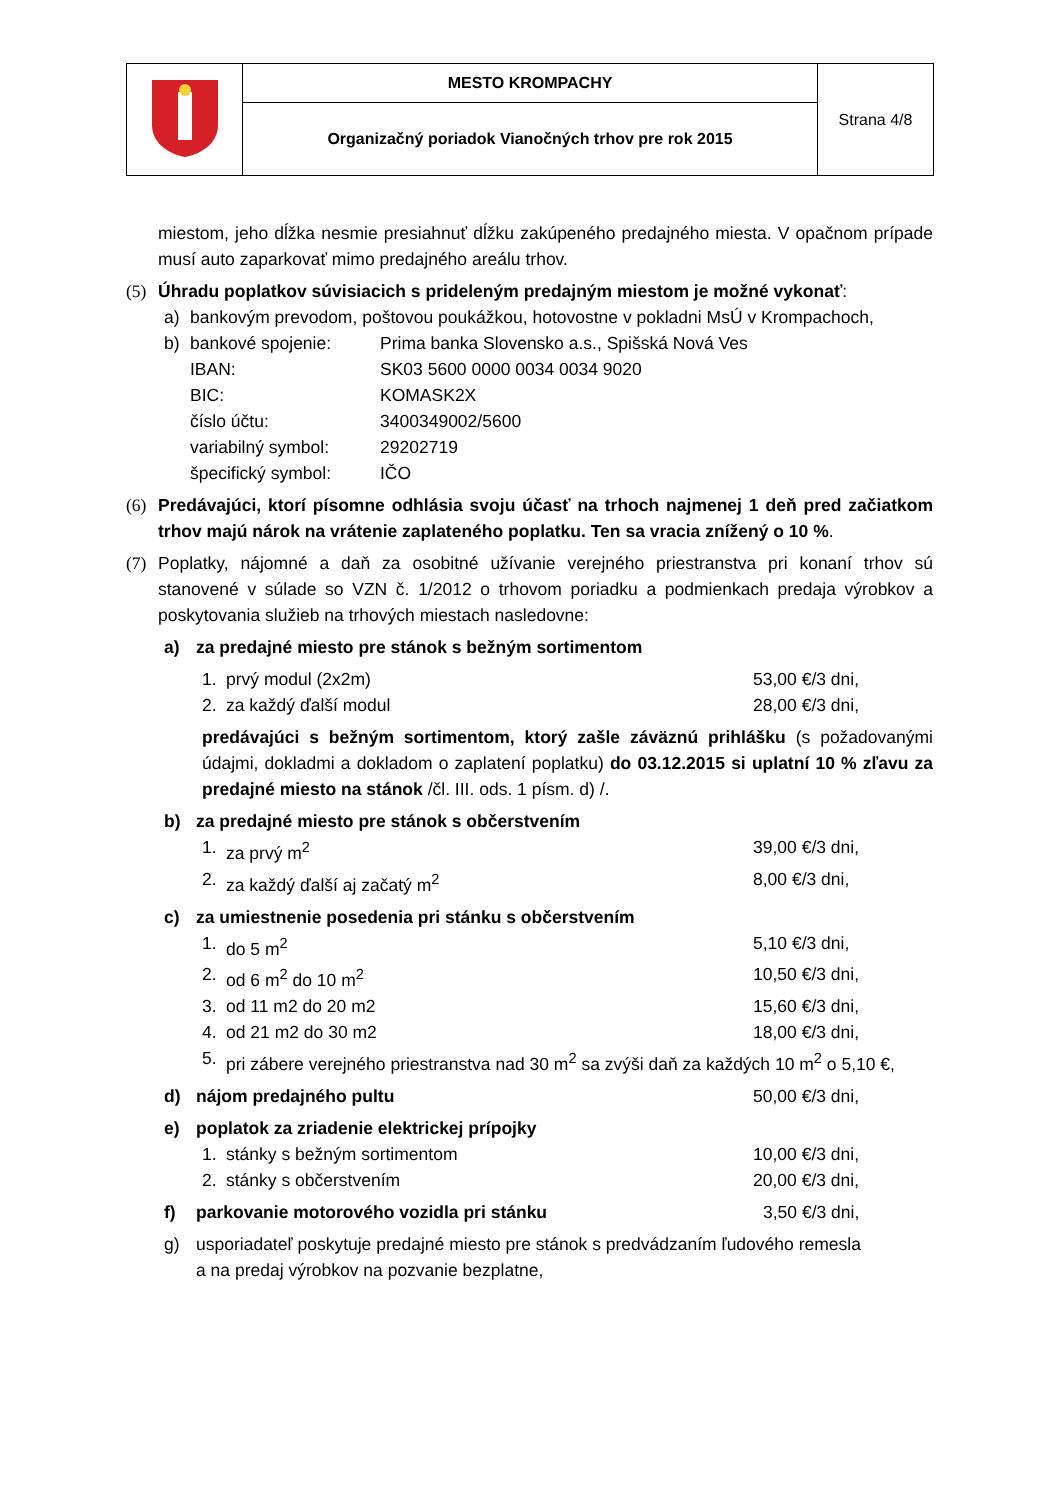| | MESTO KROMPACHY | Strana 4/8 |
| | Organizačný poriadok Vianočných trhov pre rok 2015 | |
miestom, jeho dĺžka nesmie presiahnuť dĺžku zakúpeného predajného miesta. V opačnom prípade musí auto zaparkovať mimo predajného areálu trhov.
(5) Úhradu poplatkov súvisiacich s prideleným predajným miestom je možné vykonať:
a) bankovým prevodom, poštovou poukážkou, hotovostne v pokladni MsÚ v Krompachoch,
b)
| bankové spojenie: | Prima banka Slovensko a.s., Spišská Nová Ves |
| IBAN: | SK03 5600 0000 0034 0034 9020 |
| BIC: | KOMASK2X |
| číslo účtu: | 3400349002/5600 |
| variabilný symbol: | 29202719 |
| špecifický symbol: | IČO |
(6) Predávajúci, ktorí písomne odhlásia svoju účasť na trhoch najmenej 1 deň pred začiatkom trhov majú nárok na vrátenie zaplateného poplatku. Ten sa vracia znížený o 10 %.
(7) Poplatky, nájomné a daň za osobitné užívanie verejného priestranstva pri konaní trhov sú stanovené v súlade so VZN č. 1/2012 o trhovom poriadku a podmienkach predaja výrobkov a poskytovania služieb na trhových miestach nasledovne:
a) za predajné miesto pre stánok s bežným sortimentom
1. prvý modul (2x2m) 53,00 €/3 dni,
2. za každý ďalší modul 28,00 €/3 dni,
predávajúci s bežným sortimentom, ktorý zašle záväznú prihlášku (s požadovanými údajmi, dokladmi a dokladom o zaplatení poplatku) do 03.12.2015 si uplatní 10 % zľavu za predajné miesto na stánok /čl. III. ods. 1 písm. d) /.
b) za predajné miesto pre stánok s občerstvením
1. za prvý m<sup>2</sup> 39,00 €/3 dni,
2. za každý ďalší aj začatý m<sup>2</sup> 8,00 €/3 dni,
c) za umiestnenie posedenia pri stánku s občerstvením
1. do 5 m<sup>2</sup> 5,10 €/3 dni,
2. od 6 m<sup>2</sup> do 10 m<sup>2</sup> 10,50 €/3 dni,
3. od 11 m2 do 20 m2 15,60 €/3 dni,
4. od 21 m2 do 30 m2 18,00 €/3 dni,
5. pri zábere verejného priestranstva nad 30 m<sup>2</sup> sa zvýši daň za každých 10 m<sup>2</sup> o 5,10 €,
d) nájom predajného pultu 50,00 €/3 dni,
e) poplatok za zriadenie elektrickej prípojky
1. stánky s bežným sortimentom 10,00 €/3 dni,
2. stánky s občerstvením 20,00 €/3 dni,
f) parkovanie motorového vozidla pri stánku 3,50 €/3 dni,
g) usporiadateľ poskytuje predajné miesto pre stánok s predvádzaním ľudového remesla a na predaj výrobkov na pozvanie bezplatne,